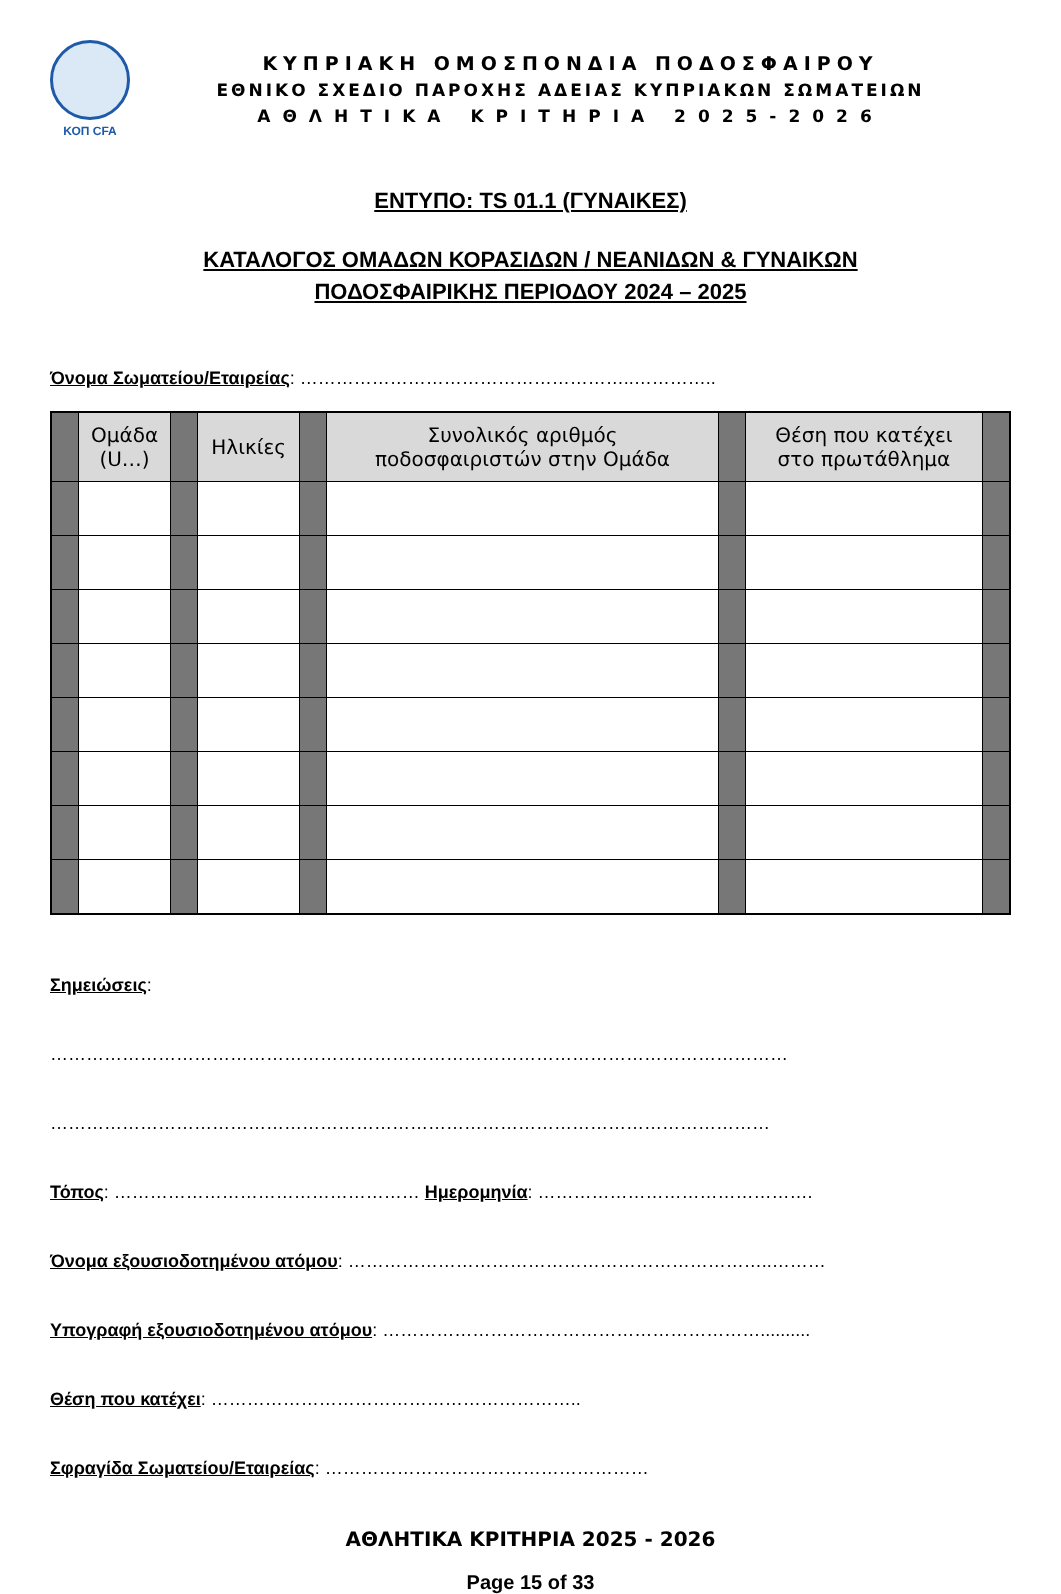ΚΟΠ CFA
ΚΥΠΡΙΑΚΗ ΟΜΟΣΠΟΝΔΙΑ ΠΟΔΟΣΦΑΙΡΟΥ
ΕΘΝΙΚΟ ΣΧΕΔΙΟ ΠΑΡΟΧΗΣ ΑΔΕΙΑΣ ΚΥΠΡΙΑΚΩΝ ΣΩΜΑΤΕΙΩΝ
ΑΘΛΗΤΙΚΑ ΚΡΙΤΗΡΙΑ 2025-2026
ΕΝΤΥΠΟ: TS 01.1 (ΓΥΝΑΙΚΕΣ)
ΚΑΤΑΛΟΓΟΣ ΟΜΑΔΩΝ ΚΟΡΑΣΙΔΩΝ / ΝΕΑΝΙΔΩΝ & ΓΥΝΑΙΚΩΝ
ΠΟΔΟΣΦΑΙΡΙΚΗΣ ΠΕΡΙΟΔΟΥ 2024 – 2025
Όνομα Σωματείου/Εταιρείας: ………………………………………………..…………..
| | Ομάδα (U…) | | Ηλικίες | | Συνολικός αριθμός ποδοσφαιριστών στην Ομάδα | | Θέση που κατέχει στο πρωτάθλημα | |
Σημειώσεις:
……………………………………………………………………………………………………………
…………………………………………………………………………………………………………
Τόπος: …………………………………………… Ημερομηνία: ……………………………………….
Όνομα εξουσιοδοτημένου ατόμου: ……………………………………………………………..………
Υπογραφή εξουσιοδοτημένου ατόμου: ………………………………………………………..........
Θέση που κατέχει: ……………………………………………………..
Σφραγίδα Σωματείου/Εταιρείας: ………………………………………………
ΑΘΛΗΤΙΚΑ ΚΡΙΤΗΡΙΑ 2025 - 2026
Page 15 of 33